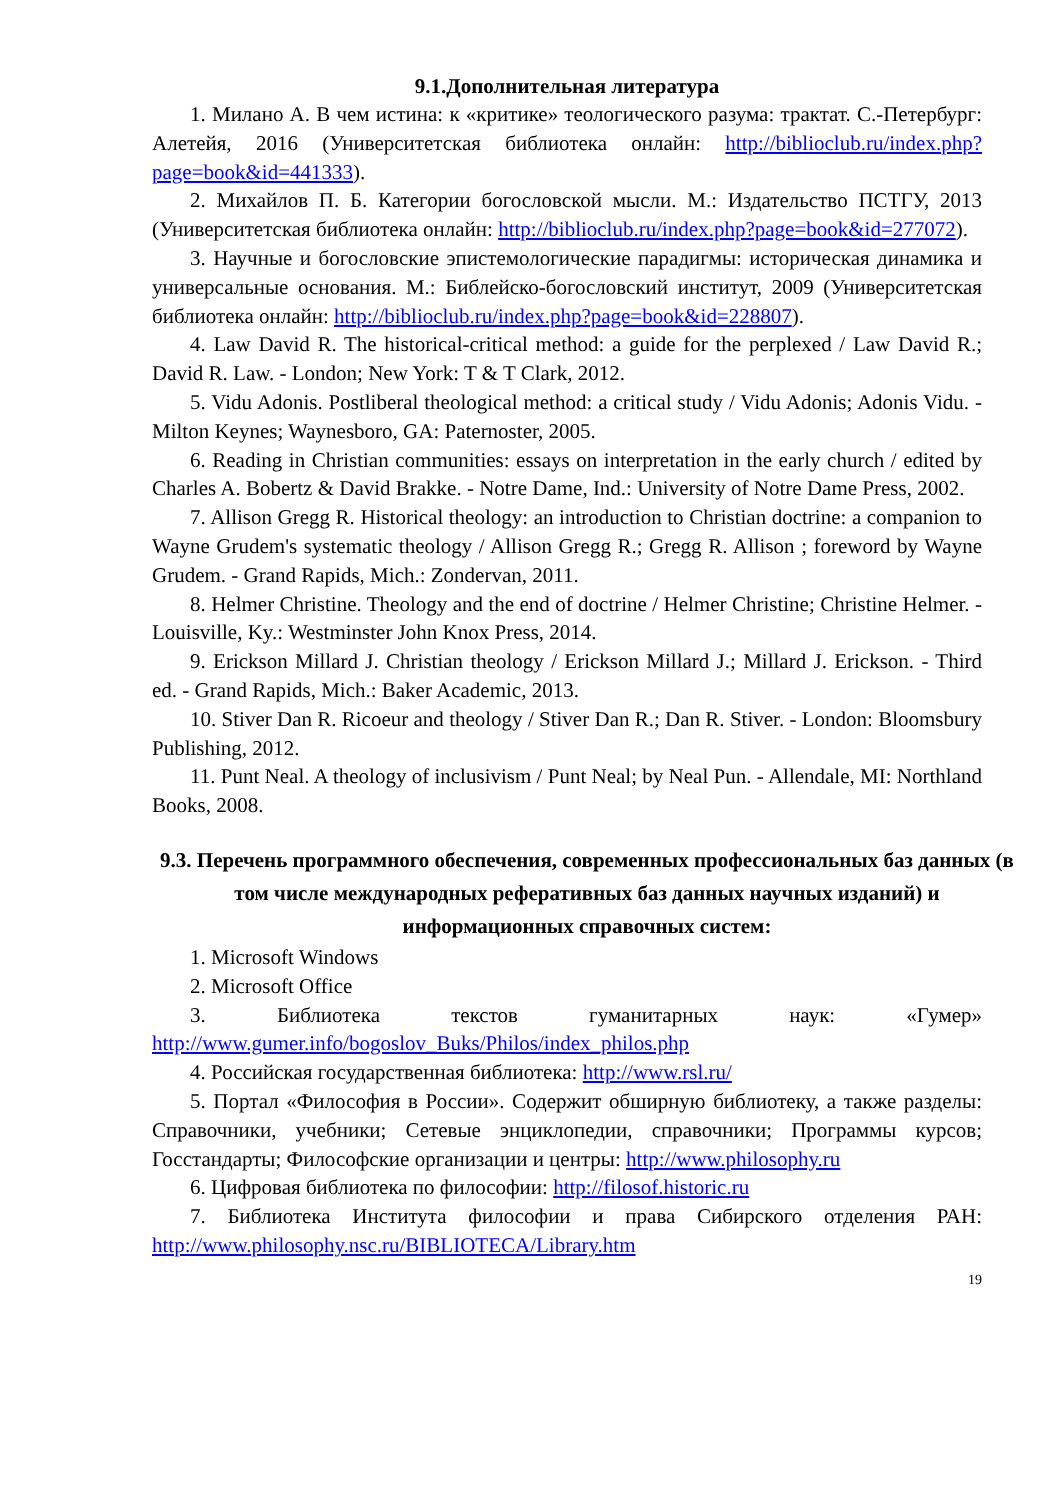9.1.Дополнительная литература
1. Милано А. В чем истина: к «критике» теологического разума: трактат. С.-Петербург: Алетейя, 2016 (Университетская библиотека онлайн: http://biblioclub.ru/index.php?page=book&id=441333).
2. Михайлов П. Б. Категории богословской мысли. М.: Издательство ПСТГУ, 2013 (Университетская библиотека онлайн: http://biblioclub.ru/index.php?page=book&id=277072).
3. Научные и богословские эпистемологические парадигмы: историческая динамика и универсальные основания. М.: Библейско-богословский институт, 2009 (Университетская библиотека онлайн: http://biblioclub.ru/index.php?page=book&id=228807).
4. Law David R. The historical-critical method: a guide for the perplexed / Law David R.; David R. Law. - London; New York: T & T Clark, 2012.
5. Vidu Adonis. Postliberal theological method: a critical study / Vidu Adonis; Adonis Vidu. - Milton Keynes; Waynesboro, GA: Paternoster, 2005.
6. Reading in Christian communities: essays on interpretation in the early church / edited by Charles A. Bobertz & David Brakke. - Notre Dame, Ind.: University of Notre Dame Press, 2002.
7. Allison Gregg R. Historical theology: an introduction to Christian doctrine: a companion to Wayne Grudem's systematic theology / Allison Gregg R.; Gregg R. Allison ; foreword by Wayne Grudem. - Grand Rapids, Mich.: Zondervan, 2011.
8. Helmer Christine. Theology and the end of doctrine / Helmer Christine; Christine Helmer. - Louisville, Ky.: Westminster John Knox Press, 2014.
9. Erickson Millard J. Christian theology / Erickson Millard J.; Millard J. Erickson. - Third ed. - Grand Rapids, Mich.: Baker Academic, 2013.
10. Stiver Dan R. Ricoeur and theology / Stiver Dan R.; Dan R. Stiver. - London: Bloomsbury Publishing, 2012.
11. Punt Neal. A theology of inclusivism / Punt Neal; by Neal Pun. - Allendale, MI: Northland Books, 2008.
9.3. Перечень программного обеспечения, современных профессиональных баз данных (в том числе международных реферативных баз данных научных изданий) и информационных справочных систем:
1. Microsoft Windows
2. Microsoft Office
3. Библиотека текстов гуманитарных наук: «Гумер» http://www.gumer.info/bogoslov_Buks/Philos/index_philos.php
4. Российская государственная библиотека: http://www.rsl.ru/
5. Портал «Философия в России». Содержит обширную библиотеку, а также разделы: Справочники, учебники; Сетевые энциклопедии, справочники; Программы курсов; Госстандарты; Философские организации и центры: http://www.philosophy.ru
6. Цифровая библиотека по философии: http://filosof.historic.ru
7. Библиотека Института философии и права Сибирского отделения РАН: http://www.philosophy.nsc.ru/BIBLIOTECA/Library.htm
19